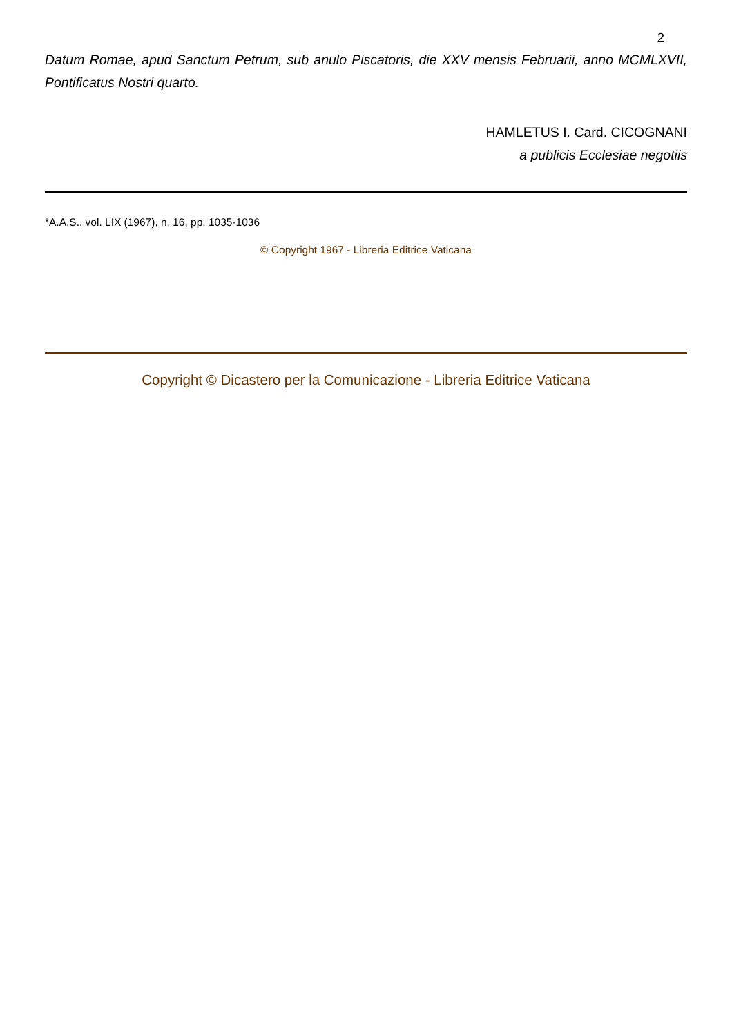2
Datum Romae, apud Sanctum Petrum, sub anulo Piscatoris, die XXV mensis Februarii, anno MCMLXVII, Pontificatus Nostri quarto.
HAMLETUS I. Card. CICOGNANI
a publicis Ecclesiae negotiis
*A.A.S., vol. LIX (1967), n. 16, pp. 1035-1036
© Copyright 1967 - Libreria Editrice Vaticana
Copyright © Dicastero per la Comunicazione - Libreria Editrice Vaticana